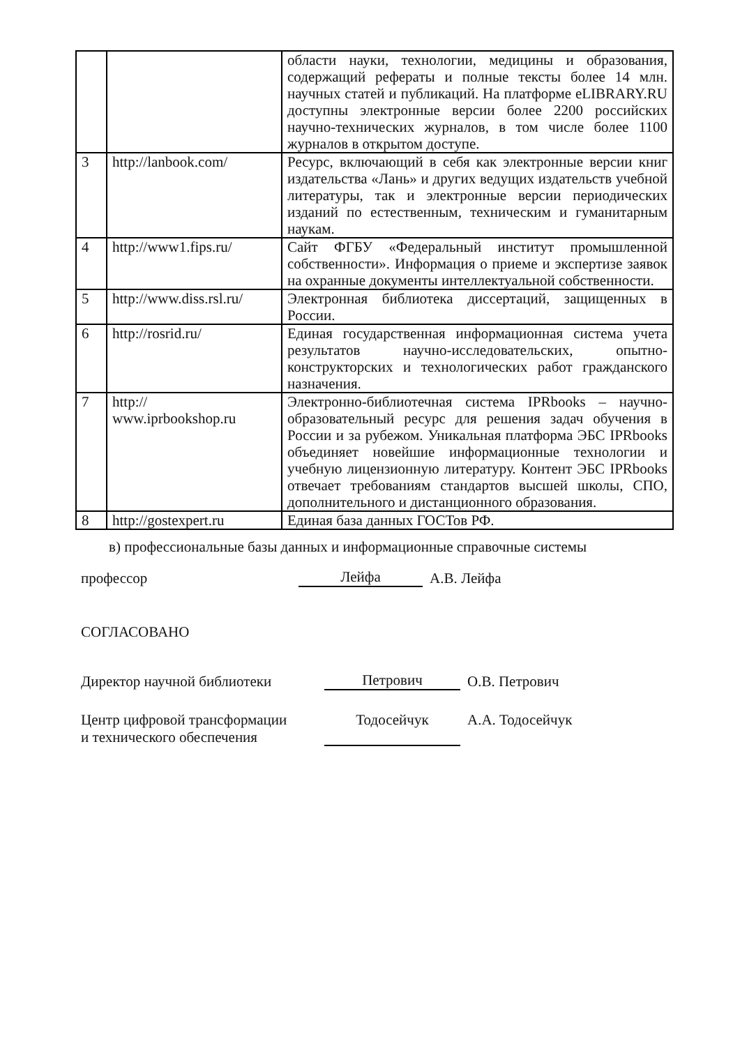| | | области науки, технологии, медицины и образования, содержащий рефераты и полные тексты более 14 млн. научных статей и публикаций. На платформе eLIBRARY.RU доступны электронные версии более 2200 российских научно-технических журналов, в том числе более 1100 журналов в открытом доступе. |
| 3 | http://lanbook.com/ | Ресурс, включающий в себя как электронные версии книг издательства «Лань» и других ведущих издательств учебной литературы, так и электронные версии периодических изданий по естественным, техническим и гуманитарным наукам. |
| 4 | http://www1.fips.ru/ | Сайт ФГБУ «Федеральный институт промышленной собственности». Информация о приеме и экспертизе заявок на охранные документы интеллектуальной собственности. |
| 5 | http://www.diss.rsl.ru/ | Электронная библиотека диссертаций, защищенных в России. |
| 6 | http://rosrid.ru/ | Единая государственная информационная система учета результатов научно-исследовательских, опытно-конструкторских и технологических работ гражданского назначения. |
| 7 | http:// www.iprbookshop.ru | Электронно-библиотечная система IPRbooks – научно-образовательный ресурс для решения задач обучения в России и за рубежом. Уникальная платформа ЭБС IPRbooks объединяет новейшие информационные технологии и учебную лицензионную литературу. Контент ЭБС IPRbooks отвечает требованиям стандартов высшей школы, СПО, дополнительного и дистанционного образования. |
| 8 | http://gostexpert.ru | Единая база данных ГОСТов РФ. |
в) профессиональные базы данных и информационные справочные системы
профессор Лейфа А.В. Лейфа
СОГЛАСОВАНО
Директор научной библиотеки Петрович О.В. Петрович
Центр цифровой трансформации
и технического обеспечения Тодосейчук А.А. Тодосейчук